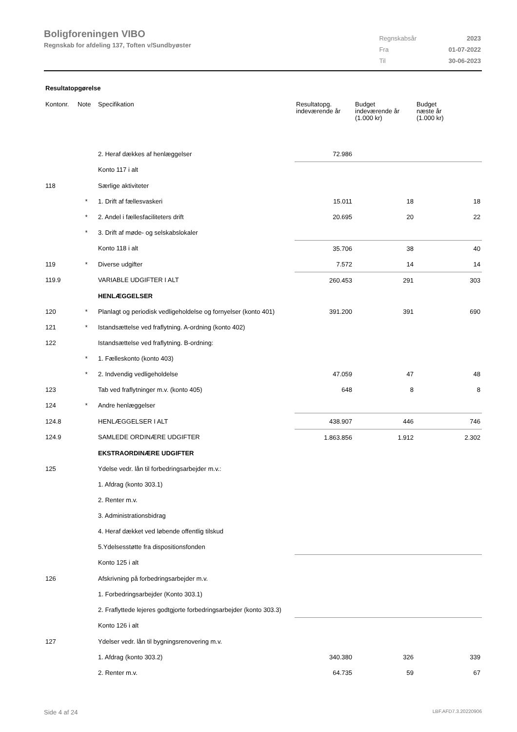Boligforeningen VIBO
Regnskab for afdeling 137, Toften v/Sundbyøster
| Regnskabsår | 2023 |
| Fra | 01-07-2022 |
| Til | 30-06-2023 |
Resultatopgørelse
| Kontonr. | Note | Specifikation | Resultatopg. indeværende år | Budget indeværende år (1.000 kr) | Budget næste år (1.000 kr) |
| --- | --- | --- | --- | --- | --- |
| | | 2. Heraf dækkes af henlæggelser | 72.986 | | |
| | | Konto 117 i alt | | | |
| 118 | | Særlige aktiviteter | | | |
| | * | 1. Drift af fællesvaskeri | 15.011 | 18 | 18 |
| | * | 2. Andel i fællesfaciliteters drift | 20.695 | 20 | 22 |
| | * | 3. Drift af møde- og selskabslokaler | | | |
| | | Konto 118 i alt | 35.706 | 38 | 40 |
| 119 | * | Diverse udgifter | 7.572 | 14 | 14 |
| 119.9 | | VARIABLE UDGIFTER I ALT | 260.453 | 291 | 303 |
| | | HENLÆGGELSER | | | |
| 120 | * | Planlagt og periodisk vedligeholdelse og fornyelser (konto 401) | 391.200 | 391 | 690 |
| 121 | * | Istandsættelse ved fraflytning. A-ordning (konto 402) | | | |
| 122 | | Istandsættelse ved fraflytning. B-ordning: | | | |
| | * | 1. Fælleskonto (konto 403) | | | |
| | * | 2. Indvendig vedligeholdelse | 47.059 | 47 | 48 |
| 123 | | Tab ved fraflytninger m.v. (konto 405) | 648 | 8 | 8 |
| 124 | * | Andre henlæggelser | | | |
| 124.8 | | HENLÆGGELSER I ALT | 438.907 | 446 | 746 |
| 124.9 | | SAMLEDE ORDINÆRE UDGIFTER | 1.863.856 | 1.912 | 2.302 |
| | | EKSTRAORDINÆRE UDGIFTER | | | |
| 125 | | Ydelse vedr. lån til forbedringsarbejder m.v.: | | | |
| | | 1. Afdrag (konto 303.1) | | | |
| | | 2. Renter m.v. | | | |
| | | 3. Administrationsbidrag | | | |
| | | 4. Heraf dækket ved løbende offentlig tilskud | | | |
| | | 5.Ydelsesstøtte fra dispositionsfonden | | | |
| | | Konto 125 i alt | | | |
| 126 | | Afskrivning på forbedringsarbejder m.v. | | | |
| | | 1. Forbedringsarbejder (Konto 303.1) | | | |
| | | 2. Fraflyttede lejeres godtgjorte forbedringsarbejder (konto 303.3) | | | |
| | | Konto 126 i alt | | | |
| 127 | | Ydelser vedr. lån til bygningsrenovering m.v. | | | |
| | | 1. Afdrag (konto 303.2) | 340.380 | 326 | 339 |
| | | 2. Renter m.v. | 64.735 | 59 | 67 |
Side 4 af 24 LBF.AFD7.3.20220906